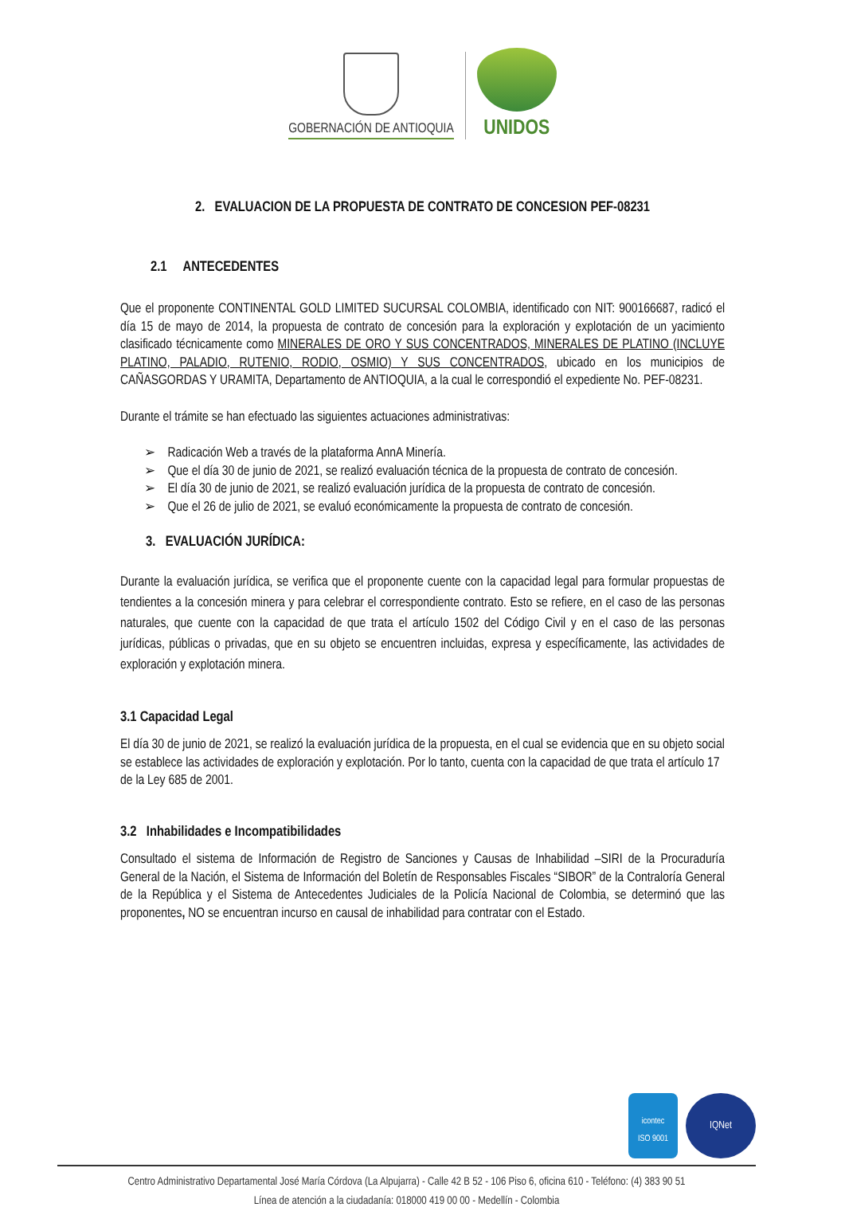GOBERNACIÓN DE ANTIOQUIA
UNIDOS
2. EVALUACION DE LA PROPUESTA DE CONTRATO DE CONCESION PEF-08231
2.1 ANTECEDENTES
Que el proponente CONTINENTAL GOLD LIMITED SUCURSAL COLOMBIA, identificado con NIT: 900166687, radicó el día 15 de mayo de 2014, la propuesta de contrato de concesión para la exploración y explotación de un yacimiento clasificado técnicamente como MINERALES DE ORO Y SUS CONCENTRADOS, MINERALES DE PLATINO (INCLUYE PLATINO, PALADIO, RUTENIO, RODIO, OSMIO) Y SUS CONCENTRADOS, ubicado en los municipios de CAÑASGORDAS Y URAMITA, Departamento de ANTIOQUIA, a la cual le correspondió el expediente No. PEF-08231.
Durante el trámite se han efectuado las siguientes actuaciones administrativas:
➢ Radicación Web a través de la plataforma AnnA Minería.
➢ Que el día 30 de junio de 2021, se realizó evaluación técnica de la propuesta de contrato de concesión.
➢ El día 30 de junio de 2021, se realizó evaluación jurídica de la propuesta de contrato de concesión.
➢ Que el 26 de julio de 2021, se evaluó económicamente la propuesta de contrato de concesión.
3. EVALUACIÓN JURÍDICA:
Durante la evaluación jurídica, se verifica que el proponente cuente con la capacidad legal para formular propuestas de tendientes a la concesión minera y para celebrar el correspondiente contrato. Esto se refiere, en el caso de las personas naturales, que cuente con la capacidad de que trata el artículo 1502 del Código Civil y en el caso de las personas jurídicas, públicas o privadas, que en su objeto se encuentren incluidas, expresa y específicamente, las actividades de exploración y explotación minera.
3.1 Capacidad Legal
El día 30 de junio de 2021, se realizó la evaluación jurídica de la propuesta, en el cual se evidencia que en su objeto social se establece las actividades de exploración y explotación. Por lo tanto, cuenta con la capacidad de que trata el artículo 17 de la Ley 685 de 2001.
3.2 Inhabilidades e Incompatibilidades
Consultado el sistema de Información de Registro de Sanciones y Causas de Inhabilidad –SIRI de la Procuraduría General de la Nación, el Sistema de Información del Boletín de Responsables Fiscales “SIBOR” de la Contraloría General de la República y el Sistema de Antecedentes Judiciales de la Policía Nacional de Colombia, se determinó que las proponentes, NO se encuentran incurso en causal de inhabilidad para contratar con el Estado.
icontec
ISO 9001
IQNet
Centro Administrativo Departamental José María Córdova (La Alpujarra) - Calle 42 B 52 - 106 Piso 6, oficina 610 - Teléfono: (4) 383 90 51
Línea de atención a la ciudadanía: 018000 419 00 00 - Medellín - Colombia